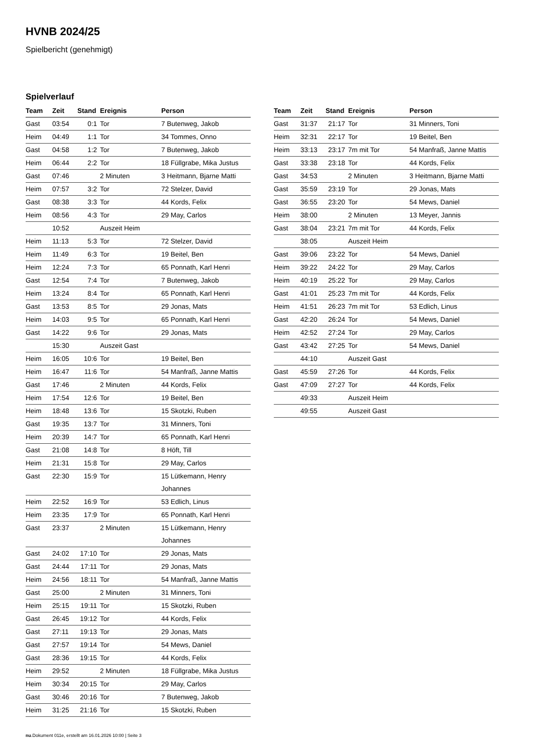HVNB 2024/25
Spielbericht (genehmigt)
Spielverlauf
| Team | Zeit | Stand | Ereignis | Person |
| --- | --- | --- | --- | --- |
| Gast | 03:54 | 0:1 | Tor | 7 Butenweg, Jakob |
| Heim | 04:49 | 1:1 | Tor | 34 Tommes, Onno |
| Gast | 04:58 | 1:2 | Tor | 7 Butenweg, Jakob |
| Heim | 06:44 | 2:2 | Tor | 18 Füllgrabe, Mika Justus |
| Gast | 07:46 | | 2 Minuten | 3 Heitmann, Bjarne Matti |
| Heim | 07:57 | 3:2 | Tor | 72 Stelzer, David |
| Gast | 08:38 | 3:3 | Tor | 44 Kords, Felix |
| Heim | 08:56 | 4:3 | Tor | 29 May, Carlos |
| | 10:52 | | Auszeit Heim | |
| Heim | 11:13 | 5:3 | Tor | 72 Stelzer, David |
| Heim | 11:49 | 6:3 | Tor | 19 Beitel, Ben |
| Heim | 12:24 | 7:3 | Tor | 65 Ponnath, Karl Henri |
| Gast | 12:54 | 7:4 | Tor | 7 Butenweg, Jakob |
| Heim | 13:24 | 8:4 | Tor | 65 Ponnath, Karl Henri |
| Gast | 13:53 | 8:5 | Tor | 29 Jonas, Mats |
| Heim | 14:03 | 9:5 | Tor | 65 Ponnath, Karl Henri |
| Gast | 14:22 | 9:6 | Tor | 29 Jonas, Mats |
| | 15:30 | | Auszeit Gast | |
| Heim | 16:05 | 10:6 | Tor | 19 Beitel, Ben |
| Heim | 16:47 | 11:6 | Tor | 54 Manfraß, Janne Mattis |
| Gast | 17:46 | | 2 Minuten | 44 Kords, Felix |
| Heim | 17:54 | 12:6 | Tor | 19 Beitel, Ben |
| Heim | 18:48 | 13:6 | Tor | 15 Skotzki, Ruben |
| Gast | 19:35 | 13:7 | Tor | 31 Minners, Toni |
| Heim | 20:39 | 14:7 | Tor | 65 Ponnath, Karl Henri |
| Gast | 21:08 | 14:8 | Tor | 8 Höft, Till |
| Heim | 21:31 | 15:8 | Tor | 29 May, Carlos |
| Gast | 22:30 | 15:9 | Tor | 15 Lütkemann, Henry Johannes |
| Heim | 22:52 | 16:9 | Tor | 53 Edlich, Linus |
| Heim | 23:35 | 17:9 | Tor | 65 Ponnath, Karl Henri |
| Gast | 23:37 | | 2 Minuten | 15 Lütkemann, Henry Johannes |
| Gast | 24:02 | 17:10 | Tor | 29 Jonas, Mats |
| Gast | 24:44 | 17:11 | Tor | 29 Jonas, Mats |
| Heim | 24:56 | 18:11 | Tor | 54 Manfraß, Janne Mattis |
| Gast | 25:00 | | 2 Minuten | 31 Minners, Toni |
| Heim | 25:15 | 19:11 | Tor | 15 Skotzki, Ruben |
| Gast | 26:45 | 19:12 | Tor | 44 Kords, Felix |
| Gast | 27:11 | 19:13 | Tor | 29 Jonas, Mats |
| Gast | 27:57 | 19:14 | Tor | 54 Mews, Daniel |
| Gast | 28:36 | 19:15 | Tor | 44 Kords, Felix |
| Heim | 29:52 | | 2 Minuten | 18 Füllgrabe, Mika Justus |
| Heim | 30:34 | 20:15 | Tor | 29 May, Carlos |
| Gast | 30:46 | 20:16 | Tor | 7 Butenweg, Jakob |
| Heim | 31:25 | 21:16 | Tor | 15 Skotzki, Ruben |
| Team | Zeit | Stand | Ereignis | Person |
| --- | --- | --- | --- | --- |
| Gast | 31:37 | 21:17 | Tor | 31 Minners, Toni |
| Heim | 32:31 | 22:17 | Tor | 19 Beitel, Ben |
| Heim | 33:13 | 23:17 | 7m mit Tor | 54 Manfraß, Janne Mattis |
| Gast | 33:38 | 23:18 | Tor | 44 Kords, Felix |
| Gast | 34:53 | | 2 Minuten | 3 Heitmann, Bjarne Matti |
| Gast | 35:59 | 23:19 | Tor | 29 Jonas, Mats |
| Gast | 36:55 | 23:20 | Tor | 54 Mews, Daniel |
| Heim | 38:00 | | 2 Minuten | 13 Meyer, Jannis |
| Gast | 38:04 | 23:21 | 7m mit Tor | 44 Kords, Felix |
| | 38:05 | | Auszeit Heim | |
| Gast | 39:06 | 23:22 | Tor | 54 Mews, Daniel |
| Heim | 39:22 | 24:22 | Tor | 29 May, Carlos |
| Heim | 40:19 | 25:22 | Tor | 29 May, Carlos |
| Gast | 41:01 | 25:23 | 7m mit Tor | 44 Kords, Felix |
| Heim | 41:51 | 26:23 | 7m mit Tor | 53 Edlich, Linus |
| Gast | 42:20 | 26:24 | Tor | 54 Mews, Daniel |
| Heim | 42:52 | 27:24 | Tor | 29 May, Carlos |
| Gast | 43:42 | 27:25 | Tor | 54 Mews, Daniel |
| | 44:10 | | Auszeit Gast | |
| Gast | 45:59 | 27:26 | Tor | 44 Kords, Felix |
| Gast | 47:09 | 27:27 | Tor | 44 Kords, Felix |
| | 49:33 | | Auszeit Heim | |
| | 49:55 | | Auszeit Gast | |
nu.Dokument 011e, erstellt am 16.01.2026 10:00 | Seite 3